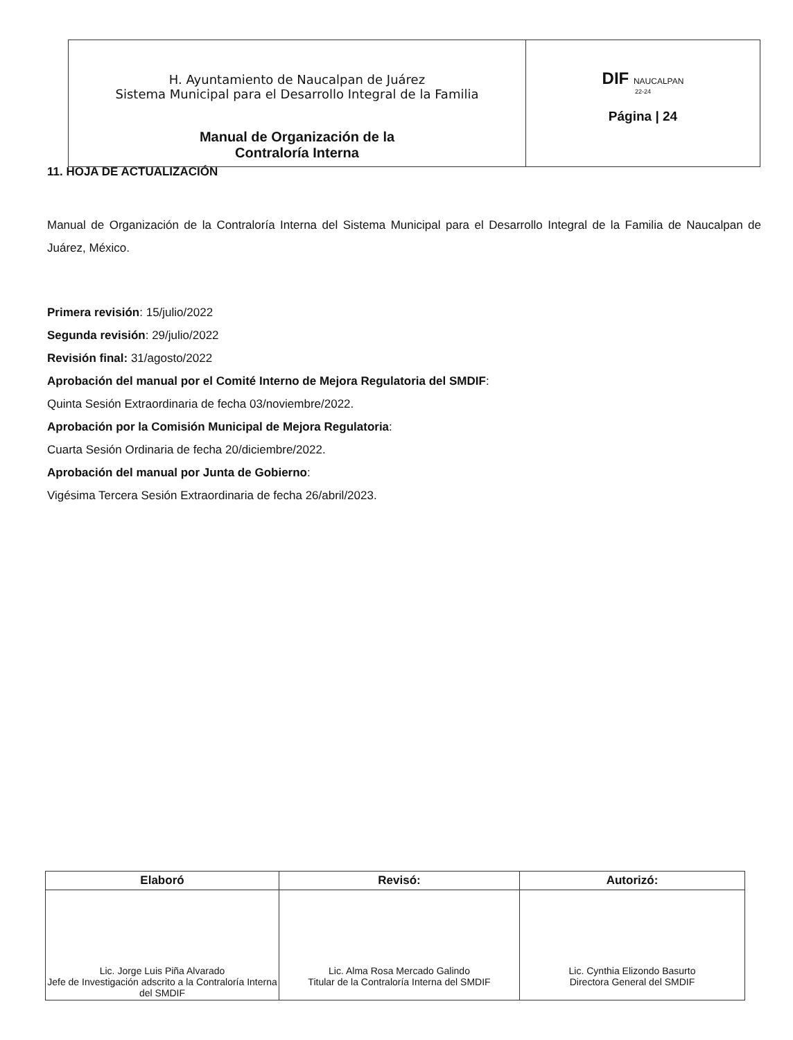| H. Ayuntamiento de Naucalpan de Juárez Sistema Municipal para el Desarrollo Integral de la Familia Manual de Organización de la Contraloría Interna | DIF NAUCALPAN 22-24 Página / 24 |
11. HOJA DE ACTUALIZACIÓN
Manual de Organización de la Contraloría Interna del Sistema Municipal para el Desarrollo Integral de la Familia de Naucalpan de Juárez, México.
Primera revisión: 15/julio/2022
Segunda revisión: 29/julio/2022
Revisión final: 31/agosto/2022
Aprobación del manual por el Comité Interno de Mejora Regulatoria del SMDIF:
Quinta Sesión Extraordinaria de fecha 03/noviembre/2022.
Aprobación por la Comisión Municipal de Mejora Regulatoria:
Cuarta Sesión Ordinaria de fecha 20/diciembre/2022.
Aprobación del manual por Junta de Gobierno:
Vigésima Tercera Sesión Extraordinaria de fecha 26/abril/2023.
| Elaboró | Revisó: | Autorizó: |
| --- | --- | --- |
| Lic. Jorge Luis Piña Alvarado Jefe de Investigación adscrito a la Contraloría Interna del SMDIF | Lic. Alma Rosa Mercado Galindo Titular de la Contraloría Interna del SMDIF | Lic. Cynthia Elizondo Basurto Directora General del SMDIF |